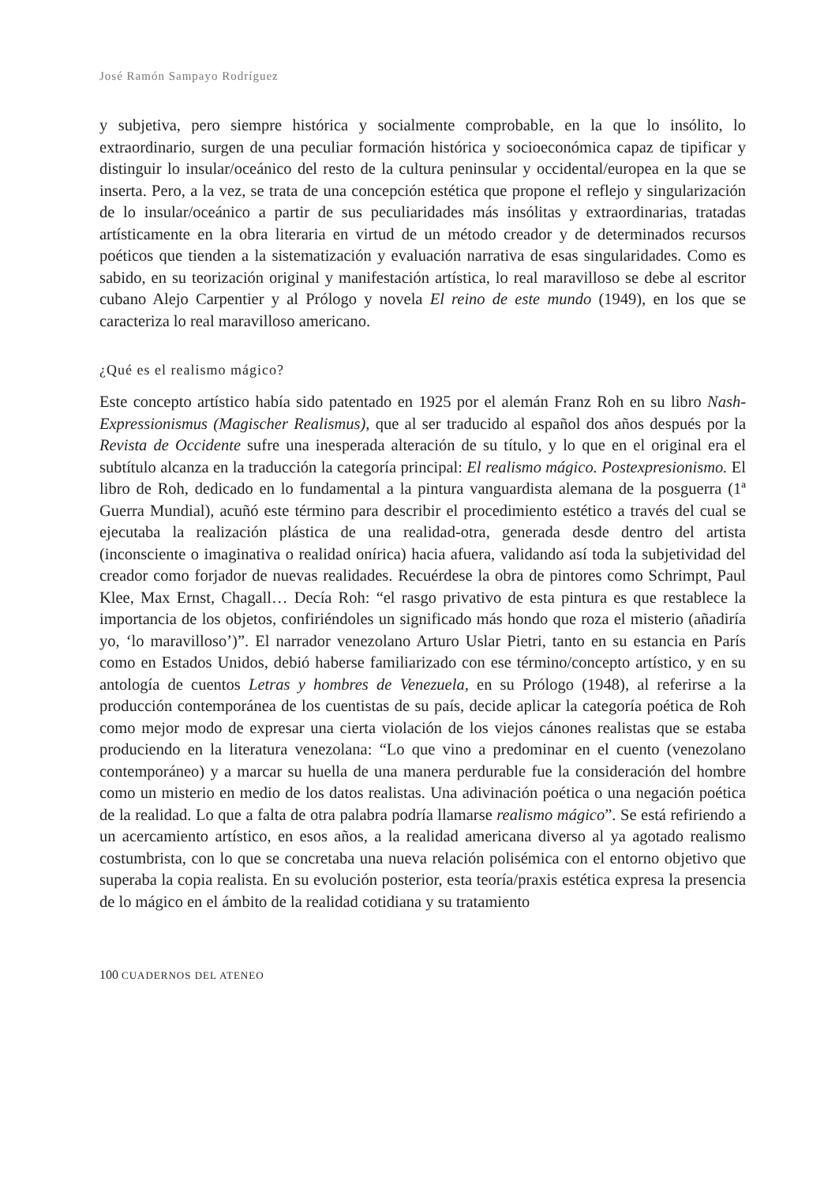José Ramón Sampayo Rodríguez
y subjetiva, pero siempre histórica y socialmente comprobable, en la que lo insólito, lo extraordinario, surgen de una peculiar formación histórica y socioeconómica capaz de tipificar y distinguir lo insular/oceánico del resto de la cultura peninsular y occidental/europea en la que se inserta. Pero, a la vez, se trata de una concepción estética que propone el reflejo y singularización de lo insular/oceánico a partir de sus peculiaridades más insólitas y extraordinarias, tratadas artísticamente en la obra literaria en virtud de un método creador y de determinados recursos poéticos que tienden a la sistematización y evaluación narrativa de esas singularidades. Como es sabido, en su teorización original y manifestación artística, lo real maravilloso se debe al escritor cubano Alejo Carpentier y al Prólogo y novela El reino de este mundo (1949), en los que se caracteriza lo real maravilloso americano.
¿Qué es el realismo mágico?
Este concepto artístico había sido patentado en 1925 por el alemán Franz Roh en su libro Nash-Expressionismus (Magischer Realismus), que al ser traducido al español dos años después por la Revista de Occidente sufre una inesperada alteración de su título, y lo que en el original era el subtítulo alcanza en la traducción la categoría principal: El realismo mágico. Postexpresionismo. El libro de Roh, dedicado en lo fundamental a la pintura vanguardista alemana de la posguerra (1ª Guerra Mundial), acuñó este término para describir el procedimiento estético a través del cual se ejecutaba la realización plástica de una realidad-otra, generada desde dentro del artista (inconsciente o imaginativa o realidad onírica) hacia afuera, validando así toda la subjetividad del creador como forjador de nuevas realidades. Recuérdese la obra de pintores como Schrimpt, Paul Klee, Max Ernst, Chagall… Decía Roh: “el rasgo privativo de esta pintura es que restablece la importancia de los objetos, confiriéndoles un significado más hondo que roza el misterio (añadiría yo, ‘lo maravilloso’)”. El narrador venezolano Arturo Uslar Pietri, tanto en su estancia en París como en Estados Unidos, debió haberse familiarizado con ese término/concepto artístico, y en su antología de cuentos Letras y hombres de Venezuela, en su Prólogo (1948), al referirse a la producción contemporánea de los cuentistas de su país, decide aplicar la categoría poética de Roh como mejor modo de expresar una cierta violación de los viejos cánones realistas que se estaba produciendo en la literatura venezolana: “Lo que vino a predominar en el cuento (venezolano contemporáneo) y a marcar su huella de una manera perdurable fue la consideración del hombre como un misterio en medio de los datos realistas. Una adivinación poética o una negación poética de la realidad. Lo que a falta de otra palabra podría llamarse realismo mágico”. Se está refiriendo a un acercamiento artístico, en esos años, a la realidad americana diverso al ya agotado realismo costumbrista, con lo que se concretaba una nueva relación polisémica con el entorno objetivo que superaba la copia realista. En su evolución posterior, esta teoría/praxis estética expresa la presencia de lo mágico en el ámbito de la realidad cotidiana y su tratamiento
100 CUADERNOS DEL ATENEO